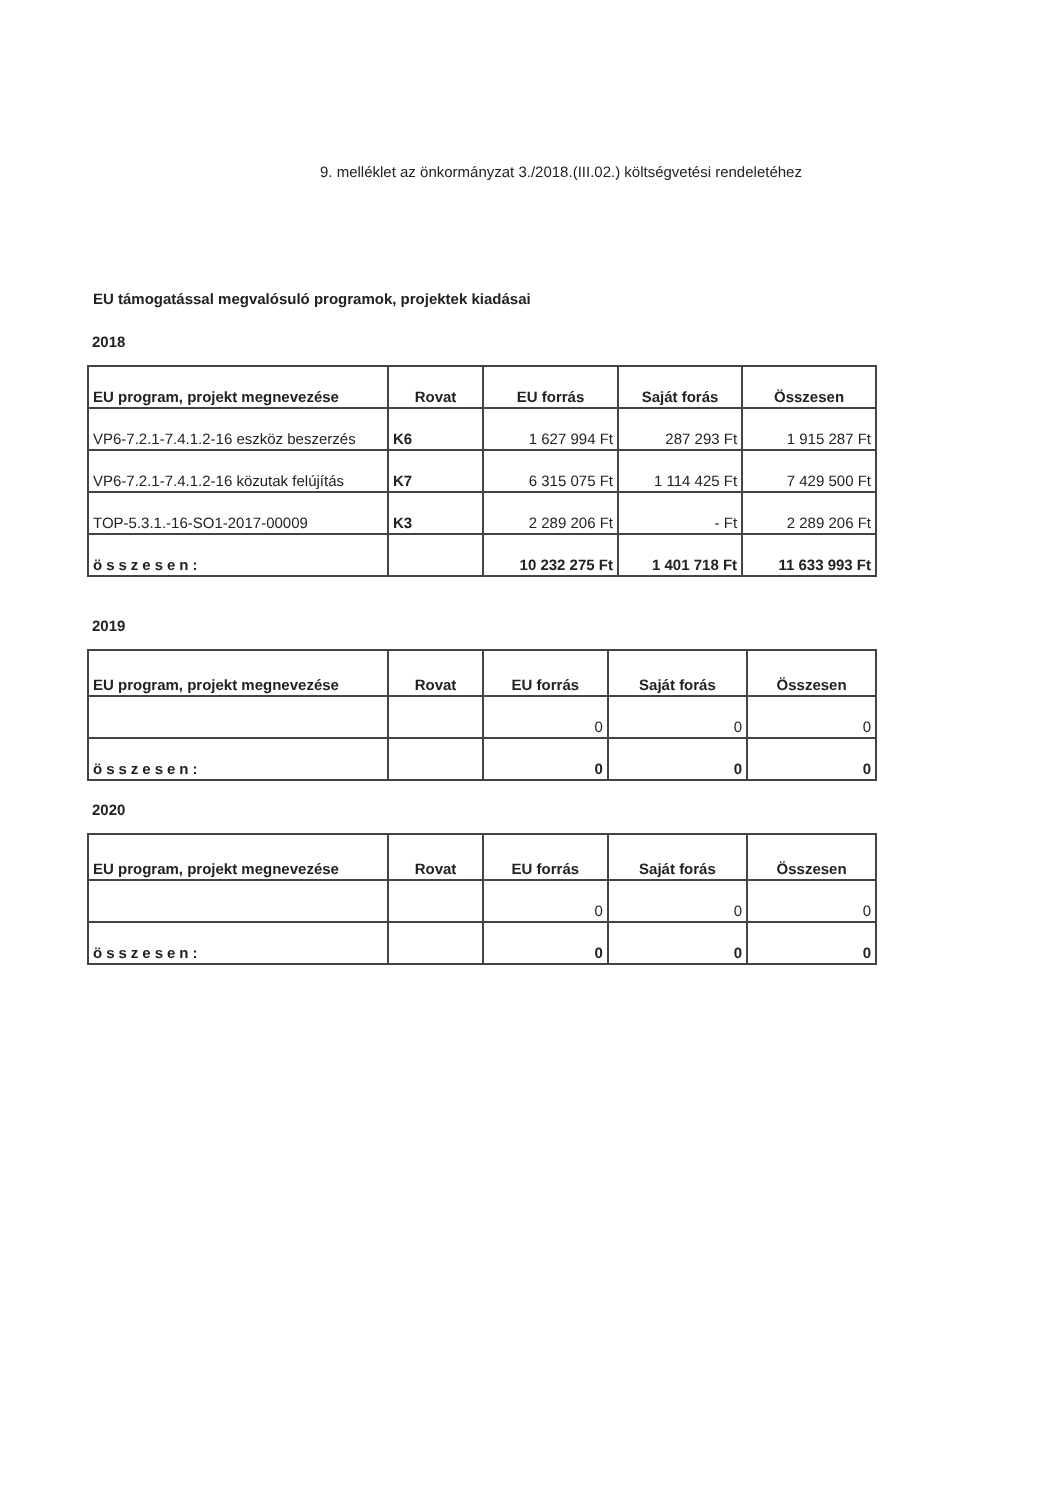9. melléklet az önkormányzat 3./2018.(III.02.) költségvetési rendeletéhez
EU támogatással megvalósuló programok, projektek kiadásai
2018
| EU program, projekt megnevezése | Rovat | EU forrás | Saját forás | Összesen |
| --- | --- | --- | --- | --- |
| VP6-7.2.1-7.4.1.2-16 eszköz beszerzés | K6 | 1 627 994 Ft | 287 293 Ft | 1 915 287 Ft |
| VP6-7.2.1-7.4.1.2-16 közutak felújítás | K7 | 6 315 075 Ft | 1 114 425 Ft | 7 429 500 Ft |
| TOP-5.3.1.-16-SO1-2017-00009 | K3 | 2 289 206 Ft | - Ft | 2 289 206 Ft |
| összesen: | | 10 232 275 Ft | 1 401 718 Ft | 11 633 993 Ft |
2019
| EU program, projekt megnevezése | Rovat | EU forrás | Saját forás | Összesen |
| --- | --- | --- | --- | --- |
| | | 0 | 0 | 0 |
| összesen: | | 0 | 0 | 0 |
2020
| EU program, projekt megnevezése | Rovat | EU forrás | Saját forás | Összesen |
| --- | --- | --- | --- | --- |
| | | 0 | 0 | 0 |
| összesen: | | 0 | 0 | 0 |